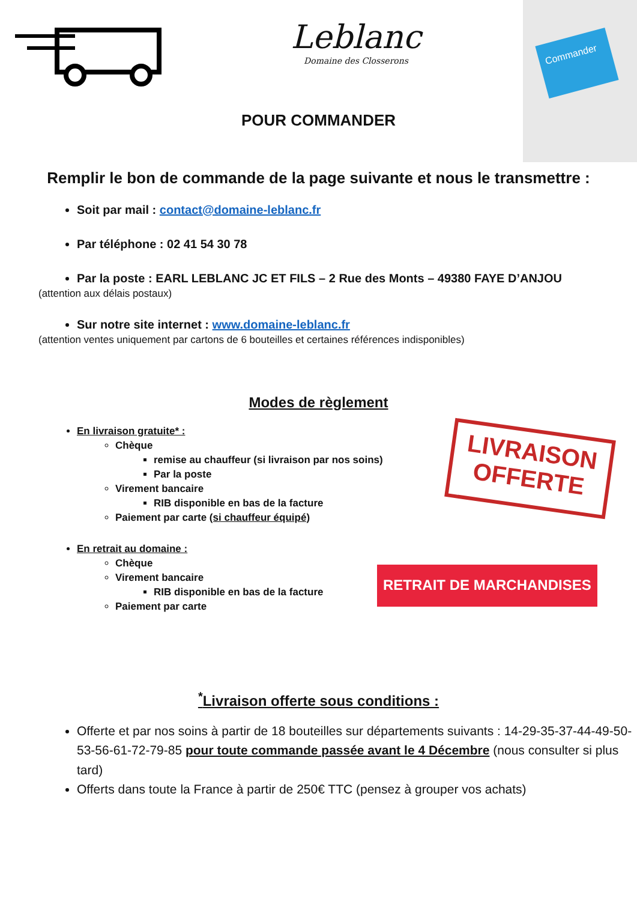Leblanc
Domaine des Closserons
Commander
POUR COMMANDER
Remplir le bon de commande de la page suivante et nous le transmettre :
Soit par mail : contact@domaine-leblanc.fr
Par téléphone : 02 41 54 30 78
Par la poste : EARL LEBLANC JC ET FILS – 2 Rue des Monts – 49380 FAYE D’ANJOU
(attention aux délais postaux)
Sur notre site internet : www.domaine-leblanc.fr
(attention ventes uniquement par cartons de 6 bouteilles et certaines références indisponibles)
Modes de règlement
En livraison gratuite* :
Chèque
remise au chauffeur (si livraison par nos soins)
Par la poste
Virement bancaire
RIB disponible en bas de la facture
Paiement par carte (si chauffeur équipé)
LIVRAISON
OFFERTE
En retrait au domaine :
Chèque
Virement bancaire
RIB disponible en bas de la facture
Paiement par carte
RETRAIT DE MARCHANDISES
<sup>*</sup> Livraison offerte sous conditions :
Offerte et par nos soins à partir de 18 bouteilles sur départements suivants : 14-29-35-37-44-49-50-53-56-61-72-79-85 pour toute commande passée avant le 4 Décembre (nous consulter si plus tard)
Offerts dans toute la France à partir de 250€ TTC (pensez à grouper vos achats)